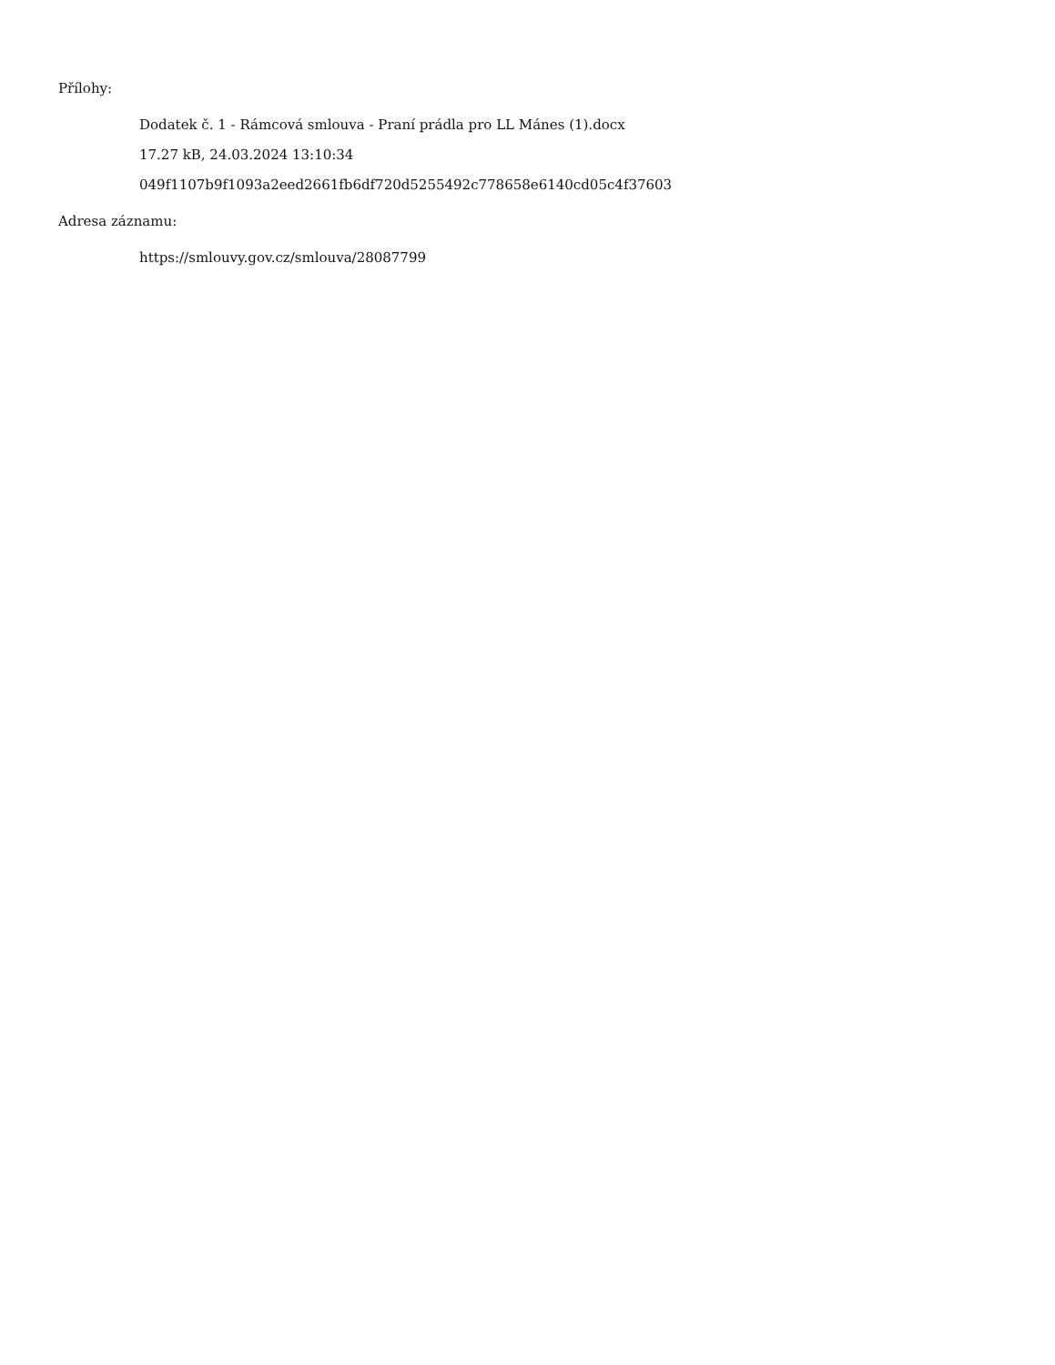Přílohy:
Dodatek č. 1 - Rámcová smlouva - Praní prádla pro LL Mánes (1).docx
17.27 kB, 24.03.2024 13:10:34
049f1107b9f1093a2eed2661fb6df720d5255492c778658e6140cd05c4f37603
Adresa záznamu:
https://smlouvy.gov.cz/smlouva/28087799